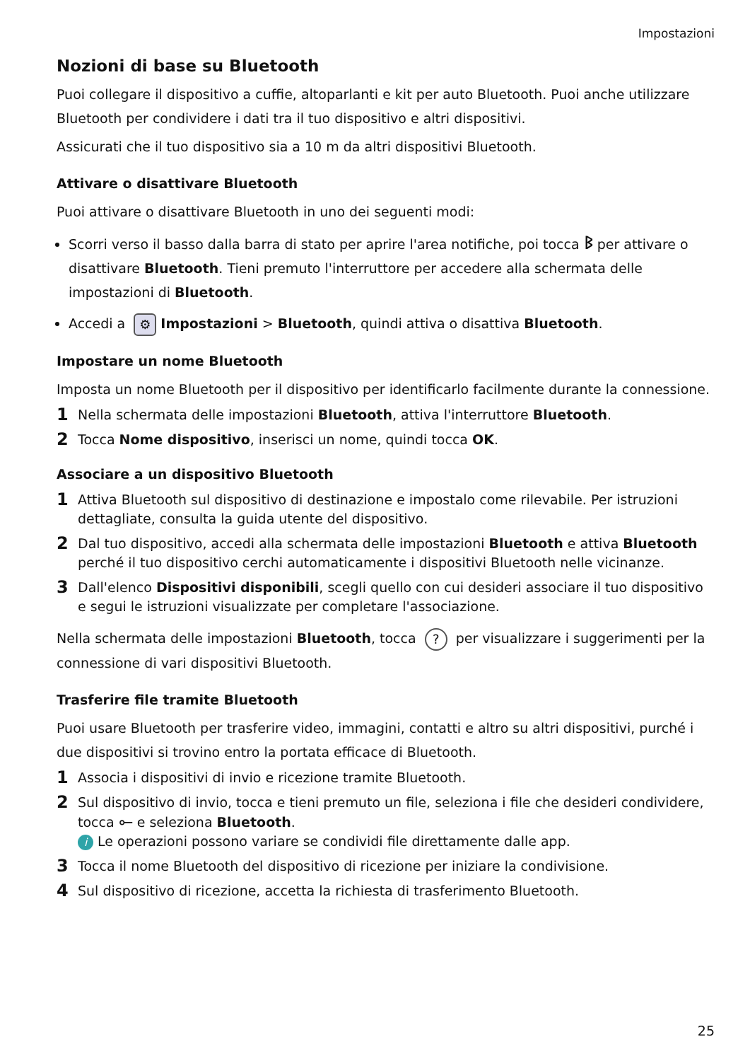Impostazioni
Nozioni di base su Bluetooth
Puoi collegare il dispositivo a cuffie, altoparlanti e kit per auto Bluetooth. Puoi anche utilizzare Bluetooth per condividere i dati tra il tuo dispositivo e altri dispositivi.
Assicurati che il tuo dispositivo sia a 10 m da altri dispositivi Bluetooth.
Attivare o disattivare Bluetooth
Puoi attivare o disattivare Bluetooth in uno dei seguenti modi:
Scorri verso il basso dalla barra di stato per aprire l'area notifiche, poi tocca ᛒ per attivare o disattivare Bluetooth. Tieni premuto l'interruttore per accedere alla schermata delle impostazioni di Bluetooth.
Accedi a ⚙ Impostazioni > Bluetooth, quindi attiva o disattiva Bluetooth.
Impostare un nome Bluetooth
Imposta un nome Bluetooth per il dispositivo per identificarlo facilmente durante la connessione.
1 Nella schermata delle impostazioni Bluetooth, attiva l'interruttore Bluetooth.
2 Tocca Nome dispositivo, inserisci un nome, quindi tocca OK.
Associare a un dispositivo Bluetooth
1 Attiva Bluetooth sul dispositivo di destinazione e impostalo come rilevabile. Per istruzioni dettagliate, consulta la guida utente del dispositivo.
2 Dal tuo dispositivo, accedi alla schermata delle impostazioni Bluetooth e attiva Bluetooth perché il tuo dispositivo cerchi automaticamente i dispositivi Bluetooth nelle vicinanze.
3 Dall'elenco Dispositivi disponibili, scegli quello con cui desideri associare il tuo dispositivo e segui le istruzioni visualizzate per completare l'associazione.
Nella schermata delle impostazioni Bluetooth, tocca ? per visualizzare i suggerimenti per la connessione di vari dispositivi Bluetooth.
Trasferire file tramite Bluetooth
Puoi usare Bluetooth per trasferire video, immagini, contatti e altro su altri dispositivi, purché i due dispositivi si trovino entro la portata efficace di Bluetooth.
1 Associa i dispositivi di invio e ricezione tramite Bluetooth.
2 Sul dispositivo di invio, tocca e tieni premuto un file, seleziona i file che desideri condividere, tocca ⟜ e seleziona Bluetooth.
i Le operazioni possono variare se condividi file direttamente dalle app.
3 Tocca il nome Bluetooth del dispositivo di ricezione per iniziare la condivisione.
4 Sul dispositivo di ricezione, accetta la richiesta di trasferimento Bluetooth.
25